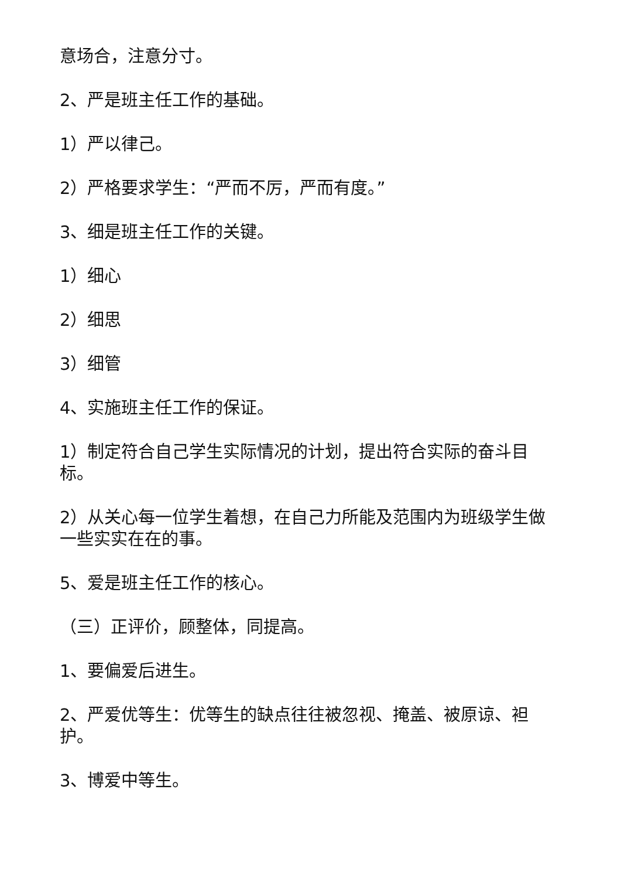意场合，注意分寸。
2、严是班主任工作的基础。
1）严以律己。
2）严格要求学生：“严而不厉，严而有度。”
3、细是班主任工作的关键。
1）细心
2）细思
3）细管
4、实施班主任工作的保证。
1）制定符合自己学生实际情况的计划，提出符合实际的奋斗目标。
2）从关心每一位学生着想，在自己力所能及范围内为班级学生做一些实实在在的事。
5、爱是班主任工作的核心。
（三）正评价，顾整体，同提高。
1、要偏爱后进生。
2、严爱优等生：优等生的缺点往往被忽视、掩盖、被原谅、袒护。
3、博爱中等生。